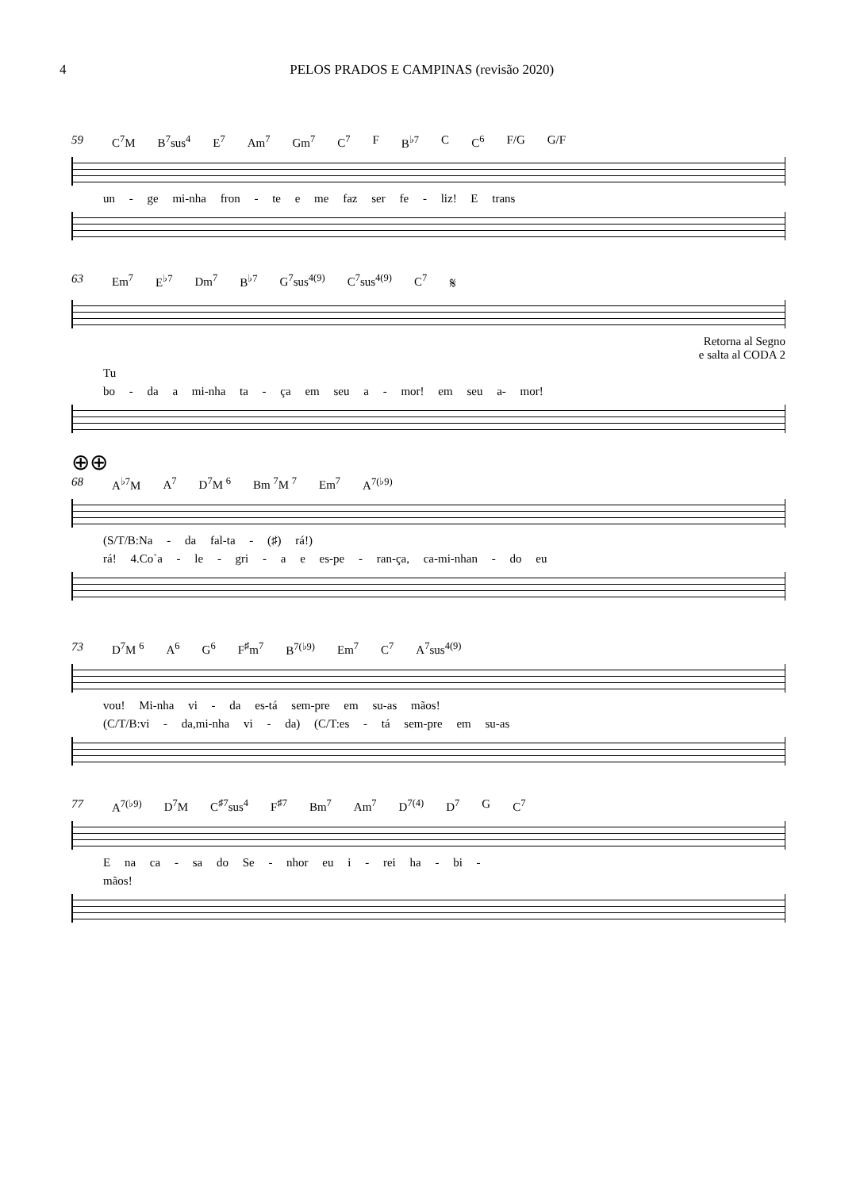4 PELOS PRADOS E CAMPINAS (revisão 2020)
59 C<sup>7</sup>M B<sup>7</sup>sus<sup>4</sup> E<sup>7</sup> Am<sup>7</sup> Gm<sup>7</sup> C<sup>7</sup> F B<sup>♭7</sup> C C<sup>6</sup> F/G G/F
un - ge mi-nha fron - te e me faz ser fe - liz! E trans
63 Em<sup>7</sup> E<sup>♭7</sup> Dm<sup>7</sup> B<sup>♭7</sup> G<sup>7</sup>sus<sup>4(9)</sup> C<sup>7</sup>sus<sup>4(9)</sup> C<sup>7</sup> 𝄋
Retorna al Segno
e salta al CODA 2
Tu
bo - da a mi-nha ta - ça em seu a - mor! em seu a- mor!
⊕⊕
68 A<sup>♭7</sup>M A<sup>7</sup> D<sup>7</sup>M <sup>6</sup> Bm <sup>7</sup>M <sup>7</sup> Em<sup>7</sup> A<sup>7(♭9)</sup>
(S/T/B:Na - da fal-ta - (♯) rá!)
rá! 4.Co`a - le - gri - a e es-pe - ran-ça, ca-mi-nhan - do eu
73 D<sup>7</sup>M <sup>6</sup> A<sup>6</sup> G<sup>6</sup> F<sup>♯</sup>m<sup>7</sup> B<sup>7(♭9)</sup> Em<sup>7</sup> C<sup>7</sup> A<sup>7</sup>sus<sup>4(9)</sup>
vou! Mi-nha vi - da es-tá sem-pre em su-as mãos!
(C/T/B:vi - da,mi-nha vi - da) (C/T:es - tá sem-pre em su-as
77 A<sup>7(♭9)</sup> D<sup>7</sup>M C<sup>♯7</sup>sus<sup>4</sup> F<sup>♯7</sup> Bm<sup>7</sup> Am<sup>7</sup> D<sup>7(4)</sup> D<sup>7</sup> G C<sup>7</sup>
E na ca - sa do Se - nhor eu i - rei ha - bi -
mãos!